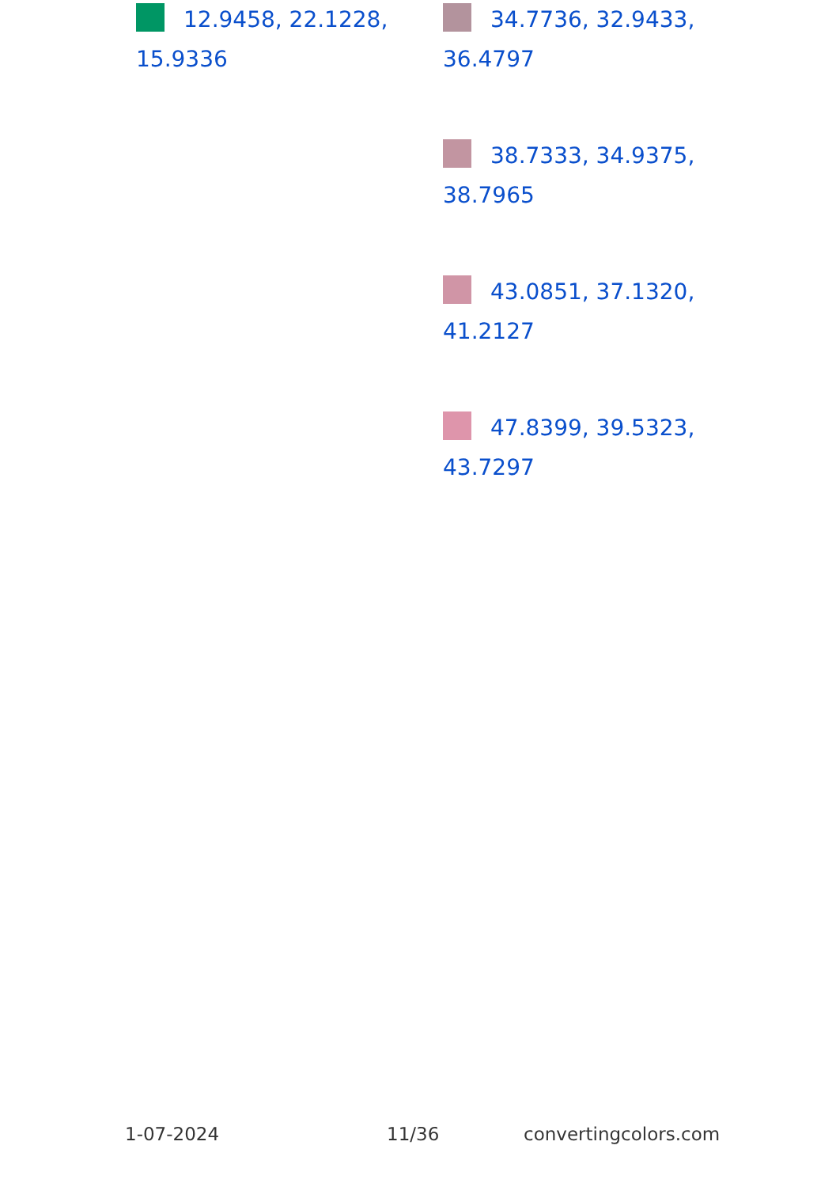12.9458, 22.1228, 15.9336
34.7736, 32.9433, 36.4797
38.7333, 34.9375, 38.7965
43.0851, 37.1320, 41.2127
47.8399, 39.5323, 43.7297
1-07-2024 11/36 convertingcolors.com